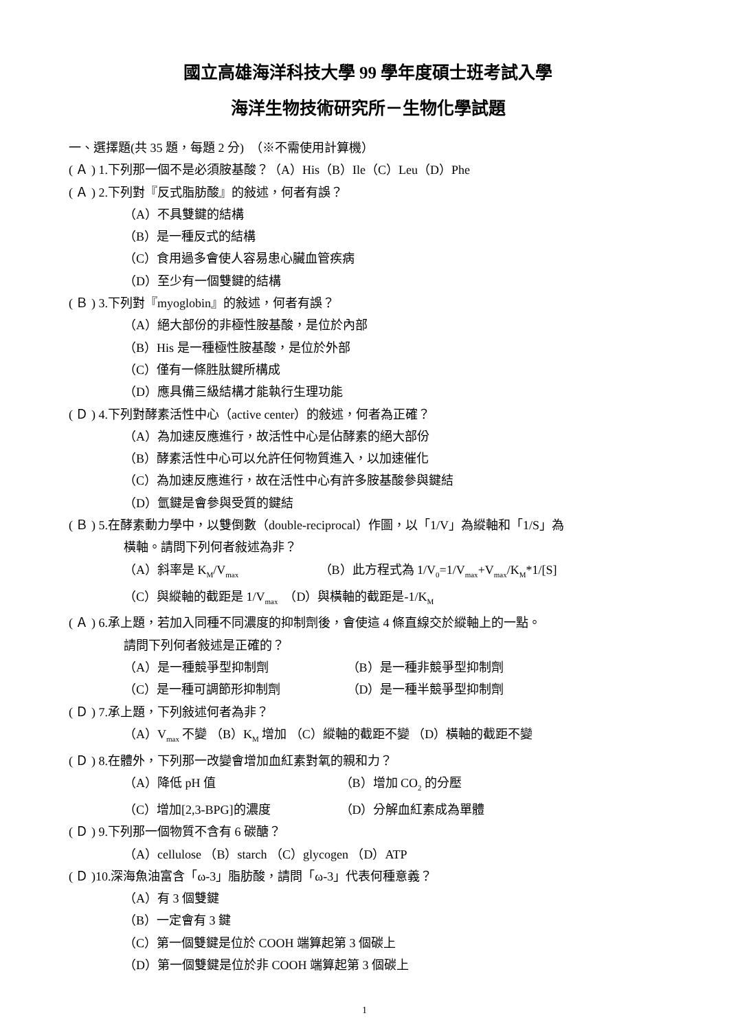國立高雄海洋科技大學 99 學年度碩士班考試入學
海洋生物技術研究所－生物化學試題
一、選擇題(共 35 題，每題 2 分)　（※不需使用計算機）
( Ａ ) 1.下列那一個不是必須胺基酸？（A）His（B）Ile（C）Leu（D）Phe
( Ａ ) 2.下列對『反式脂肪酸』的敍述，何者有誤？
（A）不具雙鍵的結構
（B）是一種反式的結構
（C）食用過多會使人容易患心臟血管疾病
（D）至少有一個雙鍵的結構
( Ｂ ) 3.下列對『myoglobin』的敍述，何者有誤？
（A）絕大部份的非極性胺基酸，是位於內部
（B）His 是一種極性胺基酸，是位於外部
（C）僅有一條胜肽鍵所構成
（D）應具備三級結構才能執行生理功能
( Ｄ ) 4.下列對酵素活性中心（active center）的敍述，何者為正確？
（A）為加速反應進行，故活性中心是佔酵素的絕大部份
（B）酵素活性中心可以允許任何物質進入，以加速催化
（C）為加速反應進行，故在活性中心有許多胺基酸參與鍵結
（D）氫鍵是會參與受質的鍵結
( Ｂ ) 5.在酵素動力學中，以雙倒數（double-reciprocal）作圖，以「1/V」為縱軸和「1/S」為
橫軸。請問下列何者敍述為非？
（A）斜率是 K<sub>M</sub>/V<sub>max</sub> （B）此方程式為 1/V<sub>0</sub>=1/V<sub>max</sub>+V<sub>max</sub>/K<sub>M</sub>*1/[S]
（C）與縱軸的截距是 1/V<sub>max</sub>　（D）與橫軸的截距是-1/K<sub>M</sub>
( Ａ ) 6.承上題，若加入同種不同濃度的抑制劑後，會使這 4 條直線交於縱軸上的一點。
請問下列何者敍述是正確的？
（A）是一種競爭型抑制劑 （B）是一種非競爭型抑制劑
（C）是一種可調節形抑制劑 （D）是一種半競爭型抑制劑
( Ｄ ) 7.承上題，下列敍述何者為非？
（A）V<sub>max</sub> 不變 （B）K<sub>M</sub> 增加 （C）縱軸的截距不變 （D）橫軸的截距不變
( Ｄ ) 8.在體外，下列那一改變會增加血紅素對氧的親和力？
（A）降低 pH 值 （B）增加 CO<sub>2</sub> 的分壓
（C）增加[2,3-BPG]的濃度 （D）分解血紅素成為單體
( Ｄ ) 9.下列那一個物質不含有 6 碳醣？
（A）cellulose （B）starch （C）glycogen （D）ATP
( Ｄ )10.深海魚油富含「ω-3」脂肪酸，請問「ω-3」代表何種意義？
（A）有 3 個雙鍵
（B）一定會有 3 鍵
（C）第一個雙鍵是位於 COOH 端算起第 3 個碳上
（D）第一個雙鍵是位於非 COOH 端算起第 3 個碳上
1